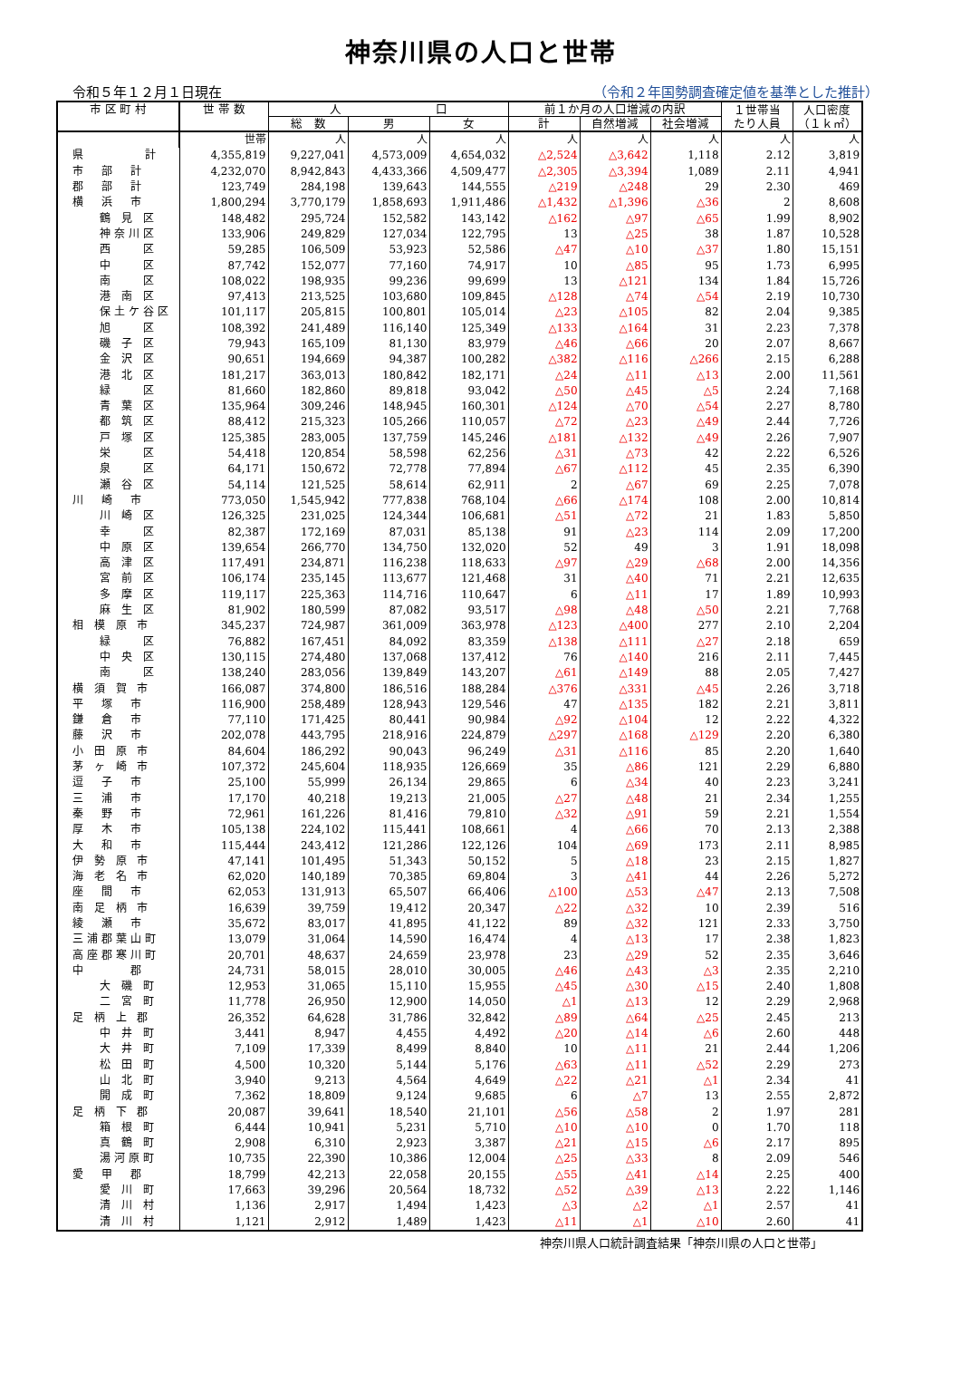神奈川県の人口と世帯
令和５年１２月１日現在 （令和２年国勢調査確定値を基準とした推計）
| 市 区 町 村 | 世 帯 数 | 人 口 | | | 前１か月の人口増減の内訳 | | | １世帯当 たり人員 | 人口密度 （１ｋ㎡） |
| --- | --- | --- | --- | --- | --- | --- | --- | --- | --- |
| | | 総 数 | 男 | 女 | 計 | 自然増減 | 社会増減 | | |
| | 世帯 | 人 | 人 | 人 | 人 | 人 | 人 | 人 | 人 |
| 県 計 | 4,355,819 | 9,227,041 | 4,573,009 | 4,654,032 | △2,524 | △3,642 | 1,118 | 2.12 | 3,819 |
| 市 部 計 | 4,232,070 | 8,942,843 | 4,433,366 | 4,509,477 | △2,305 | △3,394 | 1,089 | 2.11 | 4,941 |
| 郡 部 計 | 123,749 | 284,198 | 139,643 | 144,555 | △219 | △248 | 29 | 2.30 | 469 |
| 横 浜 市 | 1,800,294 | 3,770,179 | 1,858,693 | 1,911,486 | △1,432 | △1,396 | △36 | 2 | 8,608 |
| 鶴 見 区 | 148,482 | 295,724 | 152,582 | 143,142 | △162 | △97 | △65 | 1.99 | 8,902 |
| 神奈川区 | 133,906 | 249,829 | 127,034 | 122,795 | 13 | △25 | 38 | 1.87 | 10,528 |
| 西 区 | 59,285 | 106,509 | 53,923 | 52,586 | △47 | △10 | △37 | 1.80 | 15,151 |
| 中 区 | 87,742 | 152,077 | 77,160 | 74,917 | 10 | △85 | 95 | 1.73 | 6,995 |
| 南 区 | 108,022 | 198,935 | 99,236 | 99,699 | 13 | △121 | 134 | 1.84 | 15,726 |
| 港 南 区 | 97,413 | 213,525 | 103,680 | 109,845 | △128 | △74 | △54 | 2.19 | 10,730 |
| 保土ケ谷区 | 101,117 | 205,815 | 100,801 | 105,014 | △23 | △105 | 82 | 2.04 | 9,385 |
| 旭 区 | 108,392 | 241,489 | 116,140 | 125,349 | △133 | △164 | 31 | 2.23 | 7,378 |
| 磯 子 区 | 79,943 | 165,109 | 81,130 | 83,979 | △46 | △66 | 20 | 2.07 | 8,667 |
| 金 沢 区 | 90,651 | 194,669 | 94,387 | 100,282 | △382 | △116 | △266 | 2.15 | 6,288 |
| 港 北 区 | 181,217 | 363,013 | 180,842 | 182,171 | △24 | △11 | △13 | 2.00 | 11,561 |
| 緑 区 | 81,660 | 182,860 | 89,818 | 93,042 | △50 | △45 | △5 | 2.24 | 7,168 |
| 青 葉 区 | 135,964 | 309,246 | 148,945 | 160,301 | △124 | △70 | △54 | 2.27 | 8,780 |
| 都 筑 区 | 88,412 | 215,323 | 105,266 | 110,057 | △72 | △23 | △49 | 2.44 | 7,726 |
| 戸 塚 区 | 125,385 | 283,005 | 137,759 | 145,246 | △181 | △132 | △49 | 2.26 | 7,907 |
| 栄 区 | 54,418 | 120,854 | 58,598 | 62,256 | △31 | △73 | 42 | 2.22 | 6,526 |
| 泉 区 | 64,171 | 150,672 | 72,778 | 77,894 | △67 | △112 | 45 | 2.35 | 6,390 |
| 瀬 谷 区 | 54,114 | 121,525 | 58,614 | 62,911 | 2 | △67 | 69 | 2.25 | 7,078 |
| 川 崎 市 | 773,050 | 1,545,942 | 777,838 | 768,104 | △66 | △174 | 108 | 2.00 | 10,814 |
| 川 崎 区 | 126,325 | 231,025 | 124,344 | 106,681 | △51 | △72 | 21 | 1.83 | 5,850 |
| 幸 区 | 82,387 | 172,169 | 87,031 | 85,138 | 91 | △23 | 114 | 2.09 | 17,200 |
| 中 原 区 | 139,654 | 266,770 | 134,750 | 132,020 | 52 | 49 | 3 | 1.91 | 18,098 |
| 高 津 区 | 117,491 | 234,871 | 116,238 | 118,633 | △97 | △29 | △68 | 2.00 | 14,356 |
| 宮 前 区 | 106,174 | 235,145 | 113,677 | 121,468 | 31 | △40 | 71 | 2.21 | 12,635 |
| 多 摩 区 | 119,117 | 225,363 | 114,716 | 110,647 | 6 | △11 | 17 | 1.89 | 10,993 |
| 麻 生 区 | 81,902 | 180,599 | 87,082 | 93,517 | △98 | △48 | △50 | 2.21 | 7,768 |
| 相 模 原 市 | 345,237 | 724,987 | 361,009 | 363,978 | △123 | △400 | 277 | 2.10 | 2,204 |
| 緑 区 | 76,882 | 167,451 | 84,092 | 83,359 | △138 | △111 | △27 | 2.18 | 659 |
| 中 央 区 | 130,115 | 274,480 | 137,068 | 137,412 | 76 | △140 | 216 | 2.11 | 7,445 |
| 南 区 | 138,240 | 283,056 | 139,849 | 143,207 | △61 | △149 | 88 | 2.05 | 7,427 |
| 横 須 賀 市 | 166,087 | 374,800 | 186,516 | 188,284 | △376 | △331 | △45 | 2.26 | 3,718 |
| 平 塚 市 | 116,900 | 258,489 | 128,943 | 129,546 | 47 | △135 | 182 | 2.21 | 3,811 |
| 鎌 倉 市 | 77,110 | 171,425 | 80,441 | 90,984 | △92 | △104 | 12 | 2.22 | 4,322 |
| 藤 沢 市 | 202,078 | 443,795 | 218,916 | 224,879 | △297 | △168 | △129 | 2.20 | 6,380 |
| 小 田 原 市 | 84,604 | 186,292 | 90,043 | 96,249 | △31 | △116 | 85 | 2.20 | 1,640 |
| 茅 ヶ 崎 市 | 107,372 | 245,604 | 118,935 | 126,669 | 35 | △86 | 121 | 2.29 | 6,880 |
| 逗 子 市 | 25,100 | 55,999 | 26,134 | 29,865 | 6 | △34 | 40 | 2.23 | 3,241 |
| 三 浦 市 | 17,170 | 40,218 | 19,213 | 21,005 | △27 | △48 | 21 | 2.34 | 1,255 |
| 秦 野 市 | 72,961 | 161,226 | 81,416 | 79,810 | △32 | △91 | 59 | 2.21 | 1,554 |
| 厚 木 市 | 105,138 | 224,102 | 115,441 | 108,661 | 4 | △66 | 70 | 2.13 | 2,388 |
| 大 和 市 | 115,444 | 243,412 | 121,286 | 122,126 | 104 | △69 | 173 | 2.11 | 8,985 |
| 伊 勢 原 市 | 47,141 | 101,495 | 51,343 | 50,152 | 5 | △18 | 23 | 2.15 | 1,827 |
| 海 老 名 市 | 62,020 | 140,189 | 70,385 | 69,804 | 3 | △41 | 44 | 2.26 | 5,272 |
| 座 間 市 | 62,053 | 131,913 | 65,507 | 66,406 | △100 | △53 | △47 | 2.13 | 7,508 |
| 南 足 柄 市 | 16,639 | 39,759 | 19,412 | 20,347 | △22 | △32 | 10 | 2.39 | 516 |
| 綾 瀬 市 | 35,672 | 83,017 | 41,895 | 41,122 | 89 | △32 | 121 | 2.33 | 3,750 |
| 三浦郡葉山町 | 13,079 | 31,064 | 14,590 | 16,474 | 4 | △13 | 17 | 2.38 | 1,823 |
| 高座郡寒川町 | 20,701 | 48,637 | 24,659 | 23,978 | 23 | △29 | 52 | 2.35 | 3,646 |
| 中 郡 | 24,731 | 58,015 | 28,010 | 30,005 | △46 | △43 | △3 | 2.35 | 2,210 |
| 大 磯 町 | 12,953 | 31,065 | 15,110 | 15,955 | △45 | △30 | △15 | 2.40 | 1,808 |
| 二 宮 町 | 11,778 | 26,950 | 12,900 | 14,050 | △1 | △13 | 12 | 2.29 | 2,968 |
| 足 柄 上 郡 | 26,352 | 64,628 | 31,786 | 32,842 | △89 | △64 | △25 | 2.45 | 213 |
| 中 井 町 | 3,441 | 8,947 | 4,455 | 4,492 | △20 | △14 | △6 | 2.60 | 448 |
| 大 井 町 | 7,109 | 17,339 | 8,499 | 8,840 | 10 | △11 | 21 | 2.44 | 1,206 |
| 松 田 町 | 4,500 | 10,320 | 5,144 | 5,176 | △63 | △11 | △52 | 2.29 | 273 |
| 山 北 町 | 3,940 | 9,213 | 4,564 | 4,649 | △22 | △21 | △1 | 2.34 | 41 |
| 開 成 町 | 7,362 | 18,809 | 9,124 | 9,685 | 6 | △7 | 13 | 2.55 | 2,872 |
| 足 柄 下 郡 | 20,087 | 39,641 | 18,540 | 21,101 | △56 | △58 | 2 | 1.97 | 281 |
| 箱 根 町 | 6,444 | 10,941 | 5,231 | 5,710 | △10 | △10 | 0 | 1.70 | 118 |
| 真 鶴 町 | 2,908 | 6,310 | 2,923 | 3,387 | △21 | △15 | △6 | 2.17 | 895 |
| 湯河原町 | 10,735 | 22,390 | 10,386 | 12,004 | △25 | △33 | 8 | 2.09 | 546 |
| 愛 甲 郡 | 18,799 | 42,213 | 22,058 | 20,155 | △55 | △41 | △14 | 2.25 | 400 |
| 愛 川 町 | 17,663 | 39,296 | 20,564 | 18,732 | △52 | △39 | △13 | 2.22 | 1,146 |
| 清 川 村 | 1,136 | 2,917 | 1,494 | 1,423 | △3 | △2 | △1 | 2.57 | 41 |
| 清 川 村 | 1,121 | 2,912 | 1,489 | 1,423 | △11 | △1 | △10 | 2.60 | 41 |
神奈川県人口統計調査結果「神奈川県の人口と世帯」